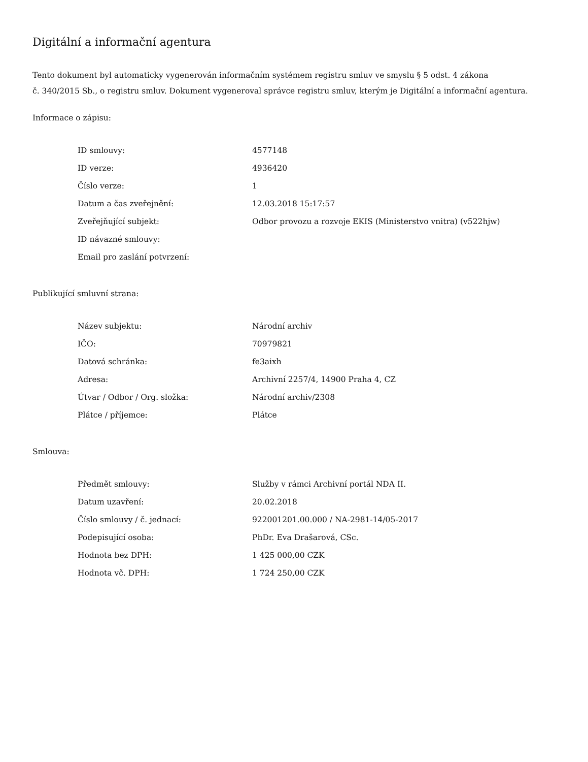Digitální a informační agentura
Tento dokument byl automaticky vygenerován informačním systémem registru smluv ve smyslu § 5 odst. 4 zákona
č. 340/2015 Sb., o registru smluv. Dokument vygeneroval správce registru smluv, kterým je Digitální a informační agentura.
Informace o zápisu:
| ID smlouvy: | 4577148 |
| ID verze: | 4936420 |
| Číslo verze: | 1 |
| Datum a čas zveřejnění: | 12.03.2018 15:17:57 |
| Zveřejňující subjekt: | Odbor provozu a rozvoje EKIS (Ministerstvo vnitra) (v522hjw) |
| ID návazné smlouvy: | |
| Email pro zaslání potvrzení: | |
Publikující smluvní strana:
| Název subjektu: | Národní archiv |
| IČO: | 70979821 |
| Datová schránka: | fe3aixh |
| Adresa: | Archivní 2257/4, 14900 Praha 4, CZ |
| Útvar / Odbor / Org. složka: | Národní archiv/2308 |
| Plátce / příjemce: | Plátce |
Smlouva:
| Předmět smlouvy: | Služby v rámci Archivní portál NDA II. |
| Datum uzavření: | 20.02.2018 |
| Číslo smlouvy / č. jednací: | 922001201.00.000 / NA-2981-14/05-2017 |
| Podepisující osoba: | PhDr. Eva Drašarová, CSc. |
| Hodnota bez DPH: | 1 425 000,00 CZK |
| Hodnota vč. DPH: | 1 724 250,00 CZK |